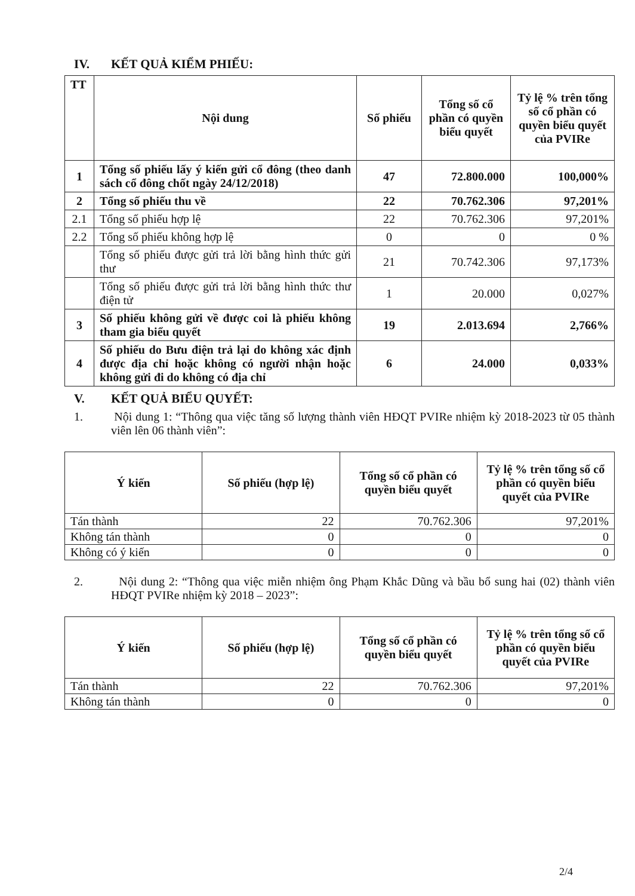IV. KẾT QUẢ KIỂM PHIẾU:
| TT | Nội dung | Số phiếu | Tổng số cổ phần có quyền biểu quyết | Tỷ lệ % trên tổng số cổ phần có quyền biểu quyết của PVIRe |
| --- | --- | --- | --- | --- |
| 1 | Tổng số phiếu lấy ý kiến gửi cổ đông (theo danh sách cổ đông chốt ngày 24/12/2018) | 47 | 72.800.000 | 100,000% |
| 2 | Tổng số phiếu thu về | 22 | 70.762.306 | 97,201% |
| 2.1 | Tổng số phiếu hợp lệ | 22 | 70.762.306 | 97,201% |
| 2.2 | Tổng số phiếu không hợp lệ | 0 | 0 | 0 % |
| | Tổng số phiếu được gửi trả lời bằng hình thức gửi thư | 21 | 70.742.306 | 97,173% |
| | Tổng số phiếu được gửi trả lời bằng hình thức thư điện tử | 1 | 20.000 | 0,027% |
| 3 | Số phiếu không gửi về được coi là phiếu không tham gia biểu quyết | 19 | 2.013.694 | 2,766% |
| 4 | Số phiếu do Bưu điện trả lại do không xác định được địa chỉ hoặc không có người nhận hoặc không gửi đi do không có địa chỉ | 6 | 24.000 | 0,033% |
V. KẾT QUẢ BIỂU QUYẾT:
1. Nội dung 1: “Thông qua việc tăng số lượng thành viên HĐQT PVIRe nhiệm kỳ 2018-2023 từ 05 thành viên lên 06 thành viên”:
| Ý kiến | Số phiếu (hợp lệ) | Tổng số cổ phần có quyền biểu quyết | Tỷ lệ % trên tổng số cổ phần có quyền biểu quyết của PVIRe |
| --- | --- | --- | --- |
| Tán thành | 22 | 70.762.306 | 97,201% |
| Không tán thành | 0 | 0 | 0 |
| Không có ý kiến | 0 | 0 | 0 |
2. Nội dung 2: “Thông qua việc miễn nhiệm ông Phạm Khắc Dũng và bầu bổ sung hai (02) thành viên HĐQT PVIRe nhiệm kỳ 2018 – 2023”:
| Ý kiến | Số phiếu (hợp lệ) | Tổng số cổ phần có quyền biểu quyết | Tỷ lệ % trên tổng số cổ phần có quyền biểu quyết của PVIRe |
| --- | --- | --- | --- |
| Tán thành | 22 | 70.762.306 | 97,201% |
| Không tán thành | 0 | 0 | 0 |
2/4